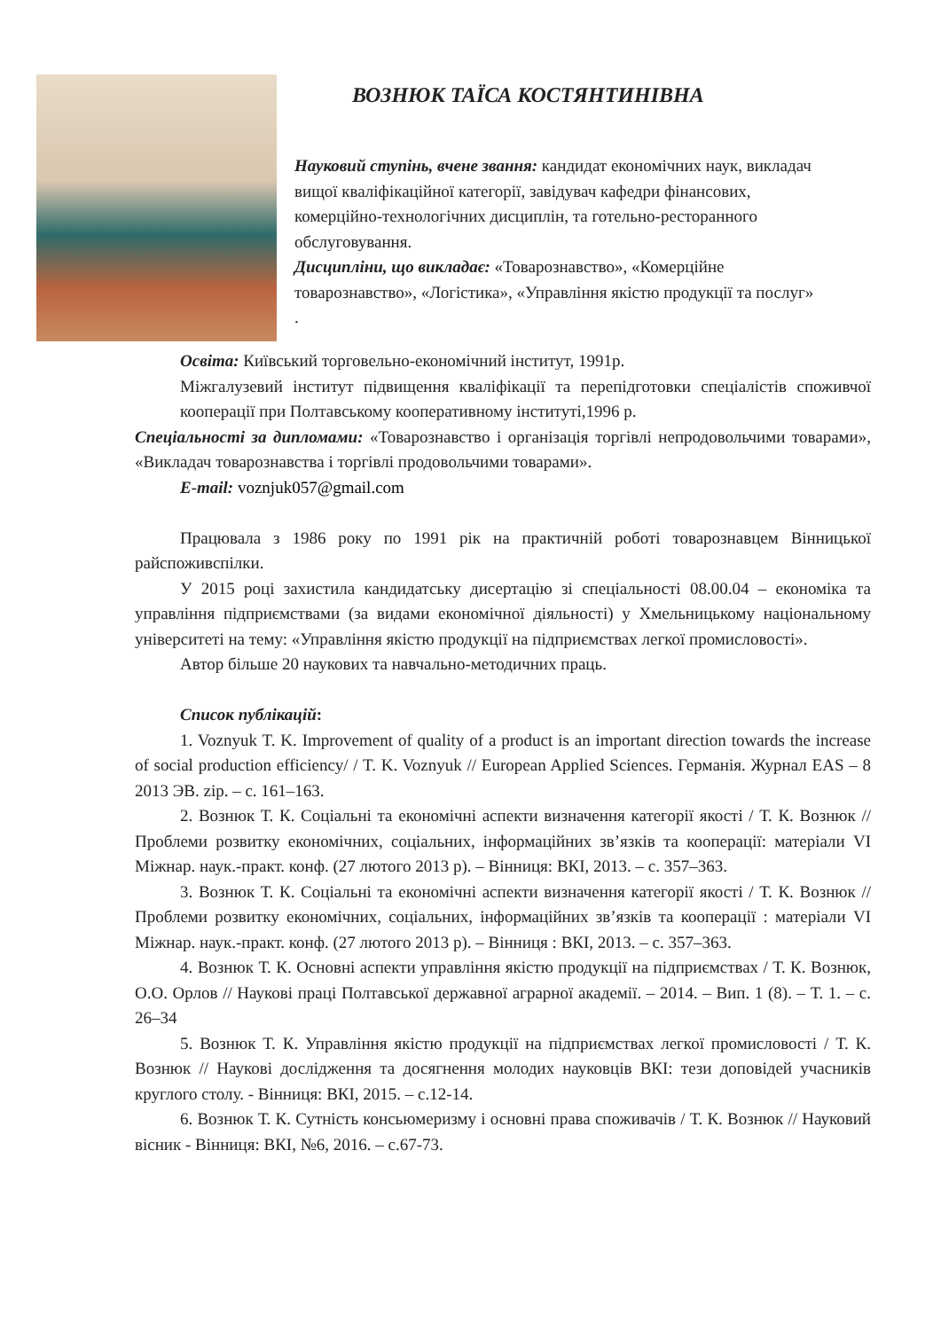ВОЗНЮК ТАЇСА КОСТЯНТИНІВНА
Науковий ступінь, вчене звання: кандидат економічних наук, викладач вищої кваліфікаційної категорії, завідувач кафедри фінансових, комерційно-технологічних дисциплін, та готельно-ресторанного обслуговування.
Дисципліни, що викладає: «Товарознавство», «Комерційне товарознавство», «Логістика», «Управління якістю продукції та послуг» .
Освіта: Київський торговельно-економічний інститут, 1991р.
Міжгалузевий інститут підвищення кваліфікації та перепідготовки спеціалістів споживчої кооперації при Полтавському кооперативному інституті,1996 р.
Спеціальності за дипломами: «Товарознавство і організація торгівлі непродовольчими товарами», «Викладач товарознавства і торгівлі продовольчими товарами».
E-mail: voznjuk057@gmail.com
Працювала з 1986 року по 1991 рік на практичній роботі товарознавцем Вінницької райспоживспілки.
У 2015 році захистила кандидатську дисертацію зі спеціальності 08.00.04 – економіка та управління підприємствами (за видами економічної діяльності) у Хмельницькому національному університеті на тему: «Управління якістю продукції на підприємствах легкої промисловості».
Автор більше 20 наукових та навчально-методичних праць.
Список публікацій:
1. Voznyuk T. K. Improvement of quality of a product is an important direction towards the increase of social production efficiency/ / T. K. Voznyuk // European Applied Sciences. Германія. Журнал EAS – 8 2013 ЭВ. zip. – с. 161–163.
2. Вознюк Т. К. Соціальні та економічні аспекти визначення категорії якості / Т. К. Вознюк // Проблеми розвитку економічних, соціальних, інформаційних зв’язків та кооперації: матеріали VI Міжнар. наук.-практ. конф. (27 лютого 2013 р). – Вінниця: ВКІ, 2013. – с. 357–363.
3. Вознюк Т. К. Соціальні та економічні аспекти визначення категорії якості / Т. К. Вознюк // Проблеми розвитку економічних, соціальних, інформаційних зв’язків та кооперації : матеріали VI Міжнар. наук.-практ. конф. (27 лютого 2013 р). – Вінниця : ВКІ, 2013. – с. 357–363.
4. Вознюк Т. К. Основні аспекти управління якістю продукції на підприємствах / Т. К. Вознюк, О.О. Орлов // Наукові праці Полтавської державної аграрної академії. – 2014. – Вип. 1 (8). – Т. 1. – с. 26–34
5. Вознюк Т. К. Управління якістю продукції на підприємствах легкої промисловості / Т. К. Вознюк // Наукові дослідження та досягнення молодих науковців ВКІ: тези доповідей учасників круглого столу. - Вінниця: ВКІ, 2015. – с.12-14.
6. Вознюк Т. К. Сутність консьюмеризму і основні права споживачів / Т. К. Вознюк // Науковий вісник - Вінниця: ВКІ, №6, 2016. – с.67-73.